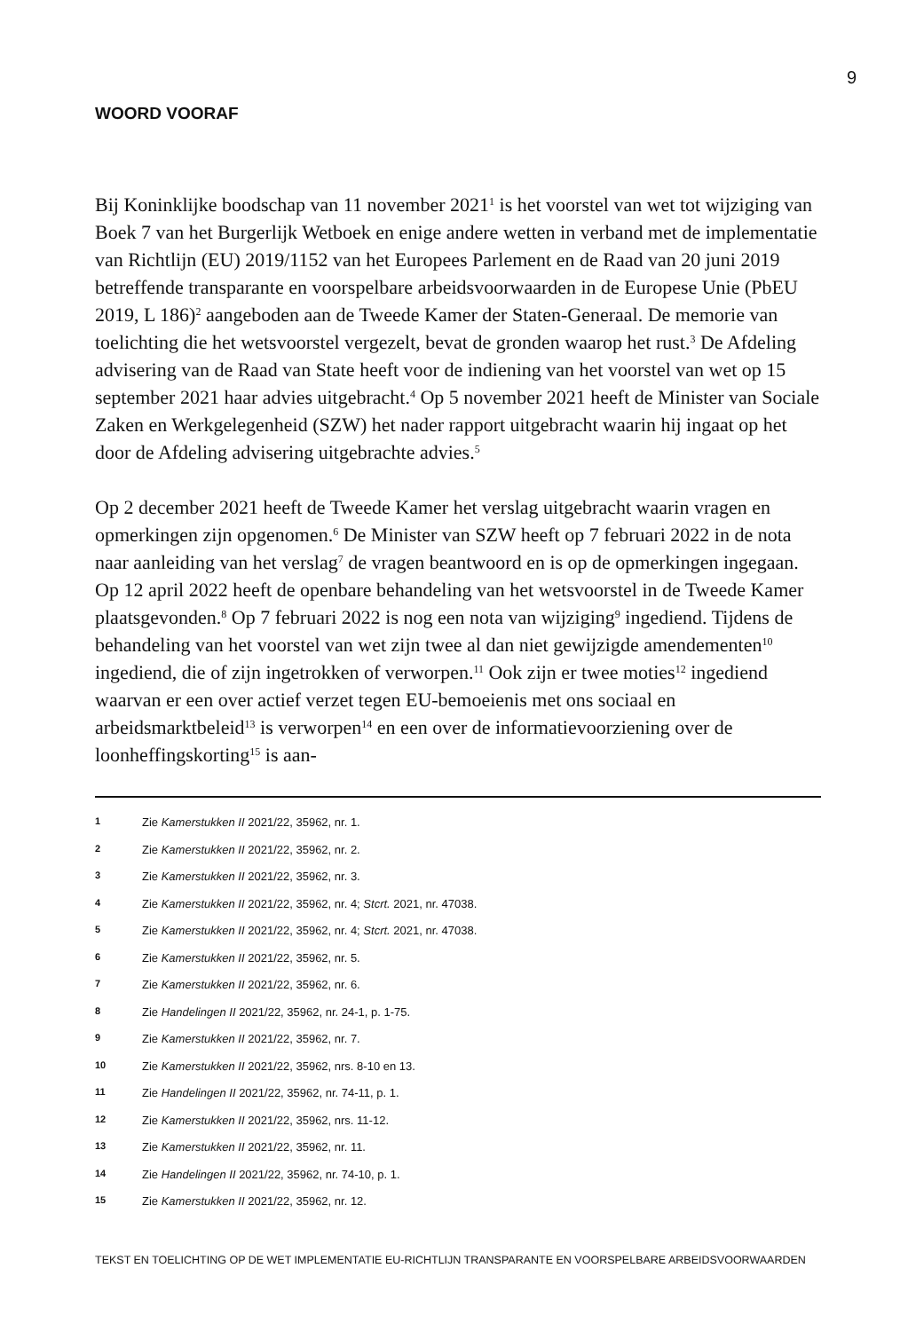9
WOORD VOORAF
Bij Koninklijke boodschap van 11 november 2021<sup>1</sup> is het voorstel van wet tot wijziging van Boek 7 van het Burgerlijk Wetboek en enige andere wetten in verband met de implementatie van Richtlijn (EU) 2019/1152 van het Europees Parlement en de Raad van 20 juni 2019 betreffende transparante en voorspelbare arbeidsvoorwaarden in de Europese Unie (PbEU 2019, L 186)<sup>2</sup> aangeboden aan de Tweede Kamer der Staten-Generaal. De memorie van toelichting die het wetsvoorstel vergezelt, bevat de gronden waarop het rust.<sup>3</sup> De Afdeling advisering van de Raad van State heeft voor de indiening van het voorstel van wet op 15 september 2021 haar advies uitgebracht.<sup>4</sup> Op 5 november 2021 heeft de Minister van Sociale Zaken en Werkgelegenheid (SZW) het nader rapport uitgebracht waarin hij ingaat op het door de Afdeling advisering uitgebrachte advies.<sup>5</sup>
Op 2 december 2021 heeft de Tweede Kamer het verslag uitgebracht waarin vragen en opmerkingen zijn opgenomen.<sup>6</sup> De Minister van SZW heeft op 7 februari 2022 in de nota naar aanleiding van het verslag<sup>7</sup> de vragen beantwoord en is op de opmerkingen ingegaan. Op 12 april 2022 heeft de openbare behandeling van het wetsvoorstel in de Tweede Kamer plaatsgevonden.<sup>8</sup> Op 7 februari 2022 is nog een nota van wijziging<sup>9</sup> ingediend. Tijdens de behandeling van het voorstel van wet zijn twee al dan niet gewijzigde amendementen<sup>10</sup> ingediend, die of zijn ingetrokken of verworpen.<sup>11</sup> Ook zijn er twee moties<sup>12</sup> ingediend waarvan er een over actief verzet tegen EU-bemoeienis met ons sociaal en arbeidsmarktbeleid<sup>13</sup> is verworpen<sup>14</sup> en een over de informatievoorziening over de loonheffingskorting<sup>15</sup> is aan-
1 Zie Kamerstukken II 2021/22, 35962, nr. 1.
2 Zie Kamerstukken II 2021/22, 35962, nr. 2.
3 Zie Kamerstukken II 2021/22, 35962, nr. 3.
4 Zie Kamerstukken II 2021/22, 35962, nr. 4; Stcrt. 2021, nr. 47038.
5 Zie Kamerstukken II 2021/22, 35962, nr. 4; Stcrt. 2021, nr. 47038.
6 Zie Kamerstukken II 2021/22, 35962, nr. 5.
7 Zie Kamerstukken II 2021/22, 35962, nr. 6.
8 Zie Handelingen II 2021/22, 35962, nr. 24-1, p. 1-75.
9 Zie Kamerstukken II 2021/22, 35962, nr. 7.
10 Zie Kamerstukken II 2021/22, 35962, nrs. 8-10 en 13.
11 Zie Handelingen II 2021/22, 35962, nr. 74-11, p. 1.
12 Zie Kamerstukken II 2021/22, 35962, nrs. 11-12.
13 Zie Kamerstukken II 2021/22, 35962, nr. 11.
14 Zie Handelingen II 2021/22, 35962, nr. 74-10, p. 1.
15 Zie Kamerstukken II 2021/22, 35962, nr. 12.
TEKST EN TOELICHTING OP DE WET IMPLEMENTATIE EU-RICHTLIJN TRANSPARANTE EN VOORSPELBARE ARBEIDSVOORWAARDEN